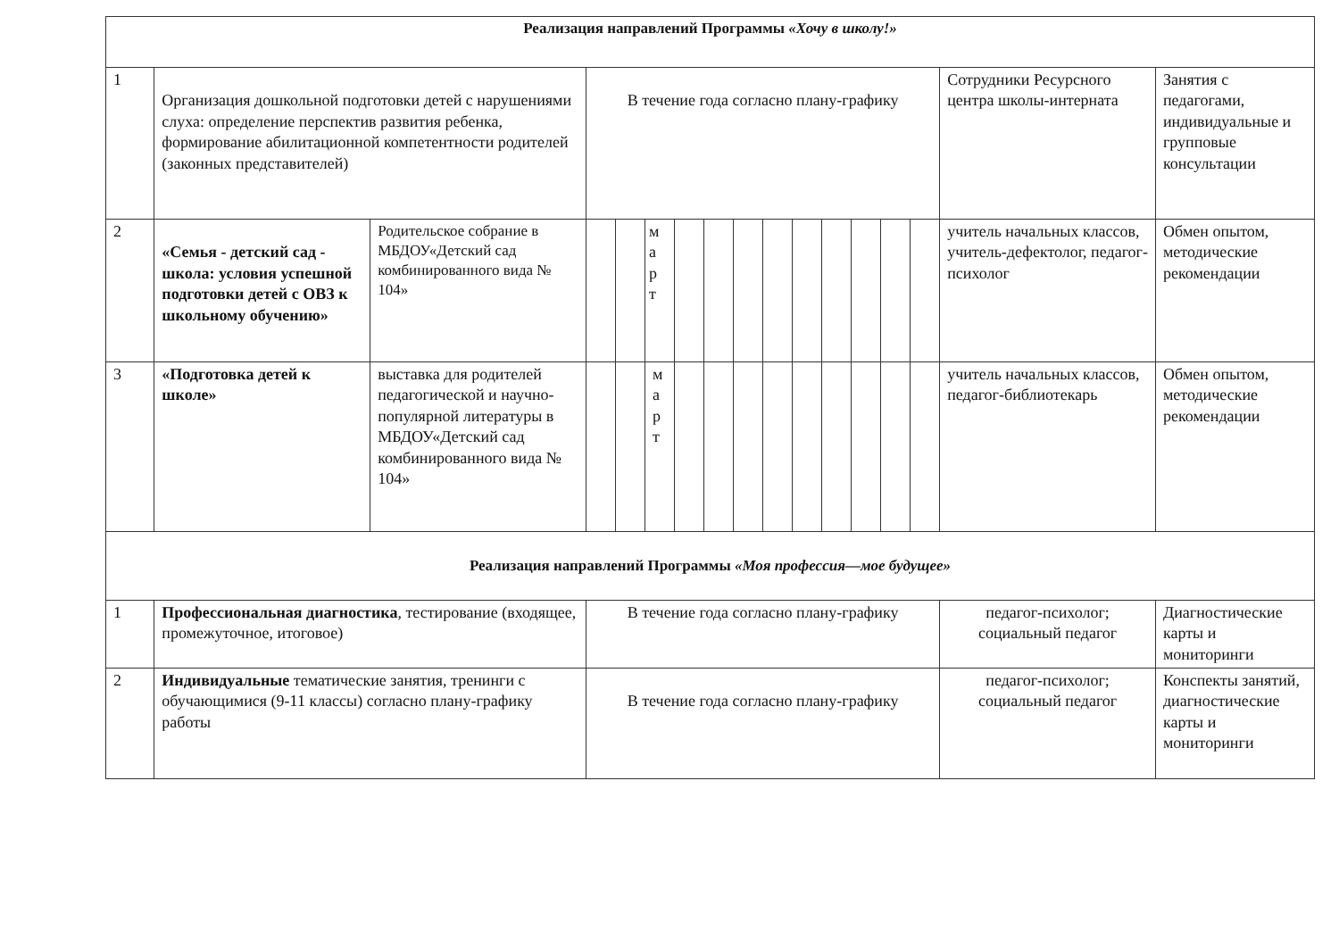| Реализация направлений Программы «Хочу в школу!» | | | | | | | | | | | | | | | | |
| 1 | Организация дошкольной подготовки детей с нарушениями слуха: определение перспектив развития ребенка, формирование абилитационной компетентности родителей (законных представителей) | | В течение года согласно плану-графику | | | | | | | | | | | | Сотрудники Ресурсного центра школы-интерната | Занятия с педагогами, индивидуальные и групповые консультации |
| 2 | «Семья - детский сад - школа: условия успешной подготовки детей с ОВЗ к школьному обучению» | Родительское собрание в МБДОУ«Детский сад комбинированного вида № 104» | | | м а р т | | | | | | | | | | учитель начальных классов, учитель-дефектолог, педагог-психолог | Обмен опытом, методические рекомендации |
| 3 | «Подготовка детей к школе» | выставка для родителей педагогической и научно-популярной литературы в МБДОУ«Детский сад комбинированного вида № 104» | | | м а р т | | | | | | | | | | учитель начальных классов, педагог-библиотекарь | Обмен опытом, методические рекомендации |
| Реализация направлений Программы «Моя профессия—мое будущее» | | | | | | | | | | | | | | | | |
| 1 | Профессиональная диагностика , тестирование (входящее, промежуточное, итоговое) | | В течение года согласно плану-графику | | | | | | | | | | | | педагог-психолог; социальный педагог | Диагностические карты и мониторинги |
| 2 | Индивидуальные тематические занятия, тренинги с обучающимися (9-11 классы) согласно плану-графику работы | | В течение года согласно плану-графику | | | | | | | | | | | | педагог-психолог; социальный педагог | Конспекты занятий, диагностические карты и мониторинги |